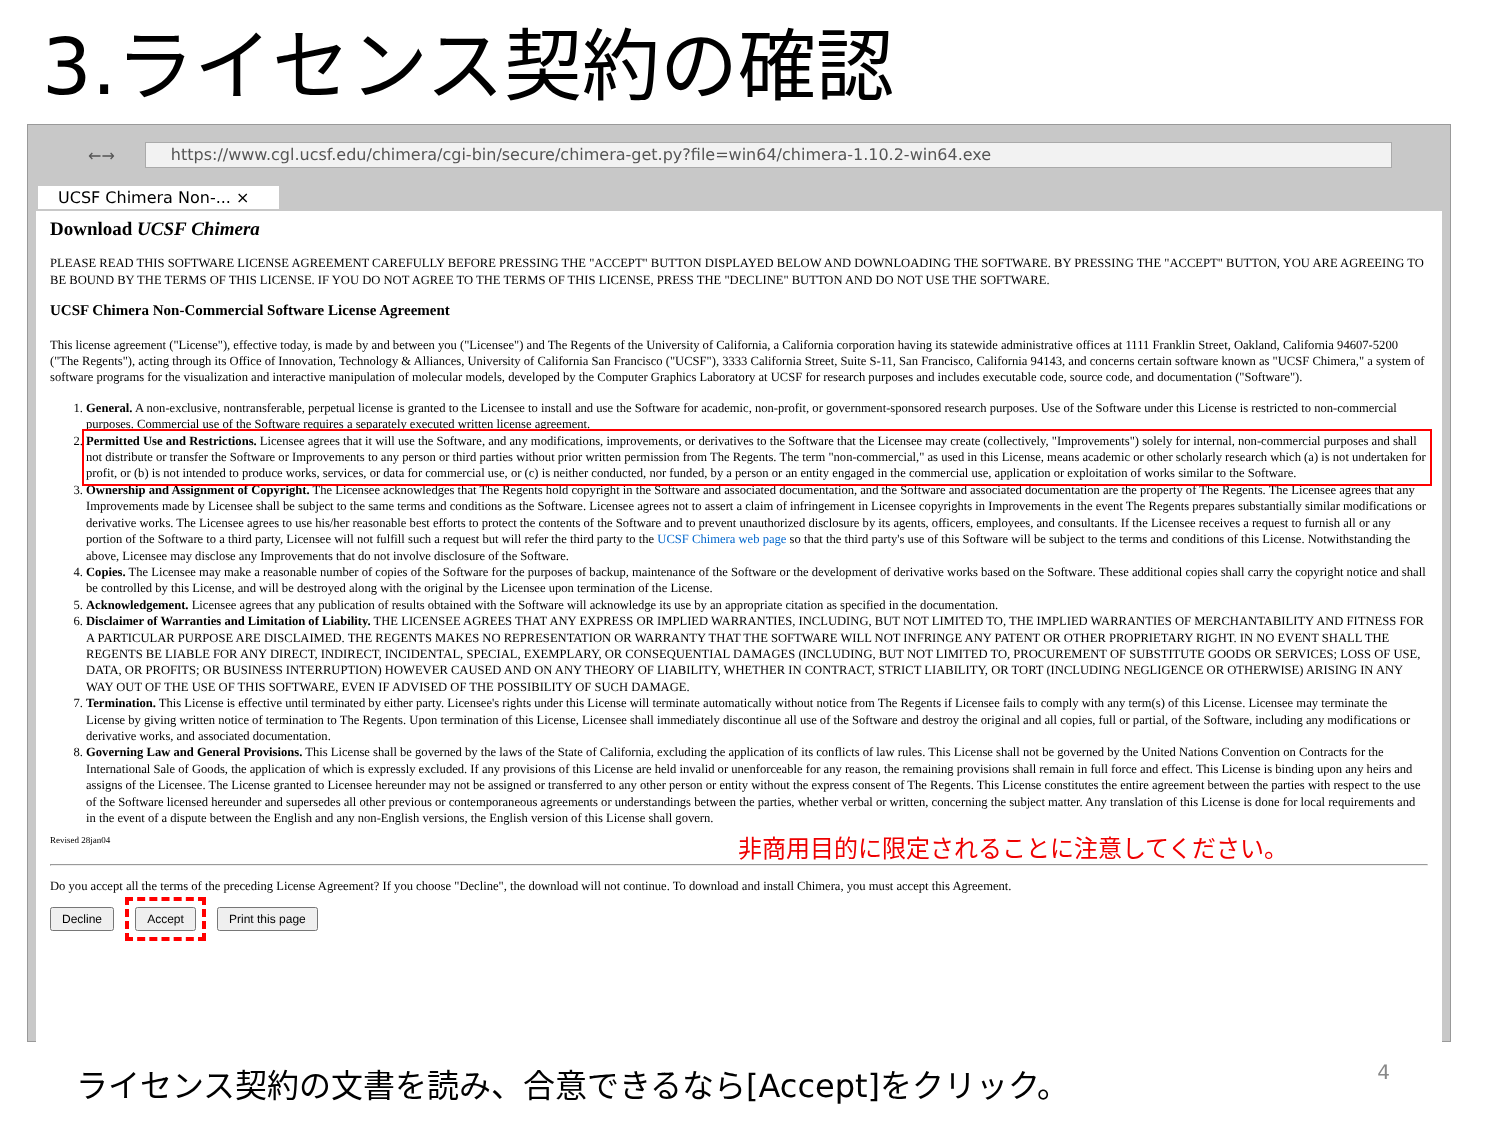3.ライセンス契約の確認
←→
https://www.cgl.ucsf.edu/chimera/cgi-bin/secure/chimera-get.py?file=win64/chimera-1.10.2-win64.exe
UCSF Chimera Non-... ×
Download UCSF Chimera
PLEASE READ THIS SOFTWARE LICENSE AGREEMENT CAREFULLY BEFORE PRESSING THE "ACCEPT" BUTTON DISPLAYED BELOW AND DOWNLOADING THE SOFTWARE. BY PRESSING THE "ACCEPT" BUTTON, YOU ARE AGREEING TO BE BOUND BY THE TERMS OF THIS LICENSE. IF YOU DO NOT AGREE TO THE TERMS OF THIS LICENSE, PRESS THE "DECLINE" BUTTON AND DO NOT USE THE SOFTWARE.
UCSF Chimera Non-Commercial Software License Agreement
This license agreement ("License"), effective today, is made by and between you ("Licensee") and The Regents of the University of California, a California corporation having its statewide administrative offices at 1111 Franklin Street, Oakland, California 94607-5200 ("The Regents"), acting through its Office of Innovation, Technology & Alliances, University of California San Francisco ("UCSF"), 3333 California Street, Suite S-11, San Francisco, California 94143, and concerns certain software known as "UCSF Chimera," a system of software programs for the visualization and interactive manipulation of molecular models, developed by the Computer Graphics Laboratory at UCSF for research purposes and includes executable code, source code, and documentation ("Software").
1. General. A non-exclusive, nontransferable, perpetual license is granted to the Licensee to install and use the Software for academic, non-profit, or government-sponsored research purposes. Use of the Software under this License is restricted to non-commercial purposes. Commercial use of the Software requires a separately executed written license agreement.
2. Permitted Use and Restrictions. Licensee agrees that it will use the Software, and any modifications, improvements, or derivatives to the Software that the Licensee may create (collectively, "Improvements") solely for internal, non-commercial purposes and shall not distribute or transfer the Software or Improvements to any person or third parties without prior written permission from The Regents. The term "non-commercial," as used in this License, means academic or other scholarly research which (a) is not undertaken for profit, or (b) is not intended to produce works, services, or data for commercial use, or (c) is neither conducted, nor funded, by a person or an entity engaged in the commercial use, application or exploitation of works similar to the Software.
3. Ownership and Assignment of Copyright. The Licensee acknowledges that The Regents hold copyright in the Software and associated documentation, and the Software and associated documentation are the property of The Regents. The Licensee agrees that any Improvements made by Licensee shall be subject to the same terms and conditions as the Software. Licensee agrees not to assert a claim of infringement in Licensee copyrights in Improvements in the event The Regents prepares substantially similar modifications or derivative works. The Licensee agrees to use his/her reasonable best efforts to protect the contents of the Software and to prevent unauthorized disclosure by its agents, officers, employees, and consultants. If the Licensee receives a request to furnish all or any portion of the Software to a third party, Licensee will not fulfill such a request but will refer the third party to the UCSF Chimera web page so that the third party's use of this Software will be subject to the terms and conditions of this License. Notwithstanding the above, Licensee may disclose any Improvements that do not involve disclosure of the Software.
4. Copies. The Licensee may make a reasonable number of copies of the Software for the purposes of backup, maintenance of the Software or the development of derivative works based on the Software. These additional copies shall carry the copyright notice and shall be controlled by this License, and will be destroyed along with the original by the Licensee upon termination of the License.
5. Acknowledgement. Licensee agrees that any publication of results obtained with the Software will acknowledge its use by an appropriate citation as specified in the documentation.
6. Disclaimer of Warranties and Limitation of Liability. THE LICENSEE AGREES THAT ANY EXPRESS OR IMPLIED WARRANTIES, INCLUDING, BUT NOT LIMITED TO, THE IMPLIED WARRANTIES OF MERCHANTABILITY AND FITNESS FOR A PARTICULAR PURPOSE ARE DISCLAIMED. THE REGENTS MAKES NO REPRESENTATION OR WARRANTY THAT THE SOFTWARE WILL NOT INFRINGE ANY PATENT OR OTHER PROPRIETARY RIGHT. IN NO EVENT SHALL THE REGENTS BE LIABLE FOR ANY DIRECT, INDIRECT, INCIDENTAL, SPECIAL, EXEMPLARY, OR CONSEQUENTIAL DAMAGES (INCLUDING, BUT NOT LIMITED TO, PROCUREMENT OF SUBSTITUTE GOODS OR SERVICES; LOSS OF USE, DATA, OR PROFITS; OR BUSINESS INTERRUPTION) HOWEVER CAUSED AND ON ANY THEORY OF LIABILITY, WHETHER IN CONTRACT, STRICT LIABILITY, OR TORT (INCLUDING NEGLIGENCE OR OTHERWISE) ARISING IN ANY WAY OUT OF THE USE OF THIS SOFTWARE, EVEN IF ADVISED OF THE POSSIBILITY OF SUCH DAMAGE.
7. Termination. This License is effective until terminated by either party. Licensee's rights under this License will terminate automatically without notice from The Regents if Licensee fails to comply with any term(s) of this License. Licensee may terminate the License by giving written notice of termination to The Regents. Upon termination of this License, Licensee shall immediately discontinue all use of the Software and destroy the original and all copies, full or partial, of the Software, including any modifications or derivative works, and associated documentation.
8. Governing Law and General Provisions. This License shall be governed by the laws of the State of California, excluding the application of its conflicts of law rules. This License shall not be governed by the United Nations Convention on Contracts for the International Sale of Goods, the application of which is expressly excluded. If any provisions of this License are held invalid or unenforceable for any reason, the remaining provisions shall remain in full force and effect. This License is binding upon any heirs and assigns of the Licensee. The License granted to Licensee hereunder may not be assigned or transferred to any other person or entity without the express consent of The Regents. This License constitutes the entire agreement between the parties with respect to the use of the Software licensed hereunder and supersedes all other previous or contemporaneous agreements or understandings between the parties, whether verbal or written, concerning the subject matter. Any translation of this License is done for local requirements and in the event of a dispute between the English and any non-English versions, the English version of this License shall govern.
Revised 28jan04
非商用目的に限定されることに注意してください。
Do you accept all the terms of the preceding License Agreement? If you choose "Decline", the download will not continue. To download and install Chimera, you must accept this Agreement.
Decline Accept Print this page
ライセンス契約の文書を読み、合意できるなら[Accept]をクリック。
4